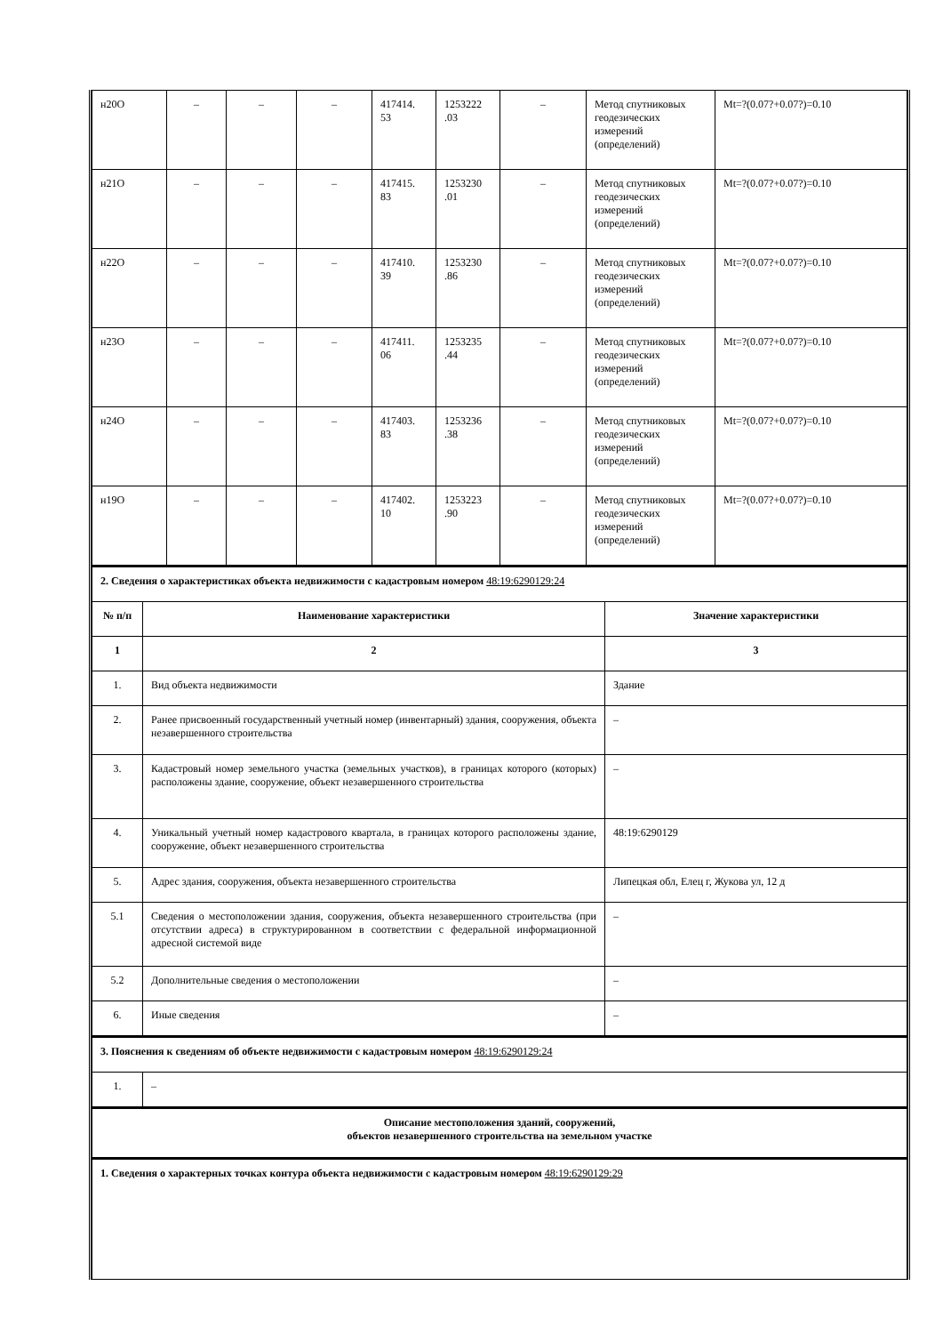| н20О | – | – | – | 417414. 53 | 1253222 .03 | – | Метод спутниковых геодезических измерений (определений) | Mt=?(0.07?+0.07?)=0.10 |
| н21О | – | – | – | 417415. 83 | 1253230 .01 | – | Метод спутниковых геодезических измерений (определений) | Mt=?(0.07?+0.07?)=0.10 |
| н22О | – | – | – | 417410. 39 | 1253230 .86 | – | Метод спутниковых геодезических измерений (определений) | Mt=?(0.07?+0.07?)=0.10 |
| н23О | – | – | – | 417411. 06 | 1253235 .44 | – | Метод спутниковых геодезических измерений (определений) | Mt=?(0.07?+0.07?)=0.10 |
| н24О | – | – | – | 417403. 83 | 1253236 .38 | – | Метод спутниковых геодезических измерений (определений) | Mt=?(0.07?+0.07?)=0.10 |
| н19О | – | – | – | 417402. 10 | 1253223 .90 | – | Метод спутниковых геодезических измерений (определений) | Mt=?(0.07?+0.07?)=0.10 |
| 2. Сведения о характеристиках объекта недвижимости с кадастровым номером 48:19:6290129:24 | | |
| № п/п | Наименование характеристики | Значение характеристики |
| 1 | 2 | 3 |
| 1. | Вид объекта недвижимости | Здание |
| 2. | Ранее присвоенный государственный учетный номер (инвентарный) здания, сооружения, объекта незавершенного строительства | – |
| 3. | Кадастровый номер земельного участка (земельных участков), в границах которого (которых) расположены здание, сооружение, объект незавершенного строительства | – |
| 4. | Уникальный учетный номер кадастрового квартала, в границах которого расположены здание, сооружение, объект незавершенного строительства | 48:19:6290129 |
| 5. | Адрес здания, сооружения, объекта незавершенного строительства | Липецкая обл, Елец г, Жукова ул, 12 д |
| 5.1 | Сведения о местоположении здания, сооружения, объекта незавершенного строительства (при отсутствии адреса) в структурированном в соответствии с федеральной информационной адресной системой виде | – |
| 5.2 | Дополнительные сведения о местоположении | – |
| 6. | Иные сведения | – |
| 3. Пояснения к сведениям об объекте недвижимости с кадастровым номером 48:19:6290129:24 | |
| 1. | – |
| Описание местоположения зданий, сооружений, объектов незавершенного строительства на земельном участке |
| 1. Сведения о характерных точках контура объекта недвижимости с кадастровым номером 48:19:6290129:29 |